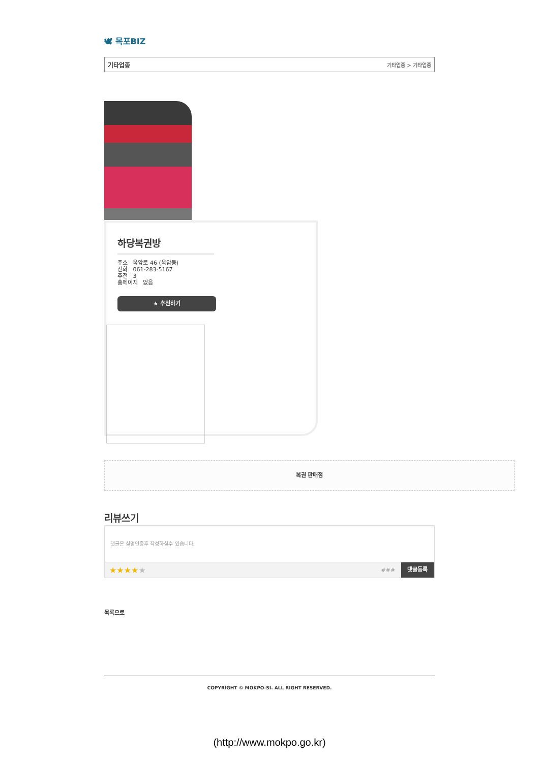🕊 목포BIZ
기타업종 기타업종 > 기타업종
하당복권방
주소 옥암로 46 (옥암동)
전화 061-283-5167
추천 3
홈페이지 없음
★ 추천하기
복권 판매점
리뷰쓰기
댓글은 실명인증후 작성하실수 있습니다.
★★★★★ ### 댓글등록
목록으로
COPYRIGHT © MOKPO-SI. ALL RIGHT RESERVED.
(http://www.mokpo.go.kr)